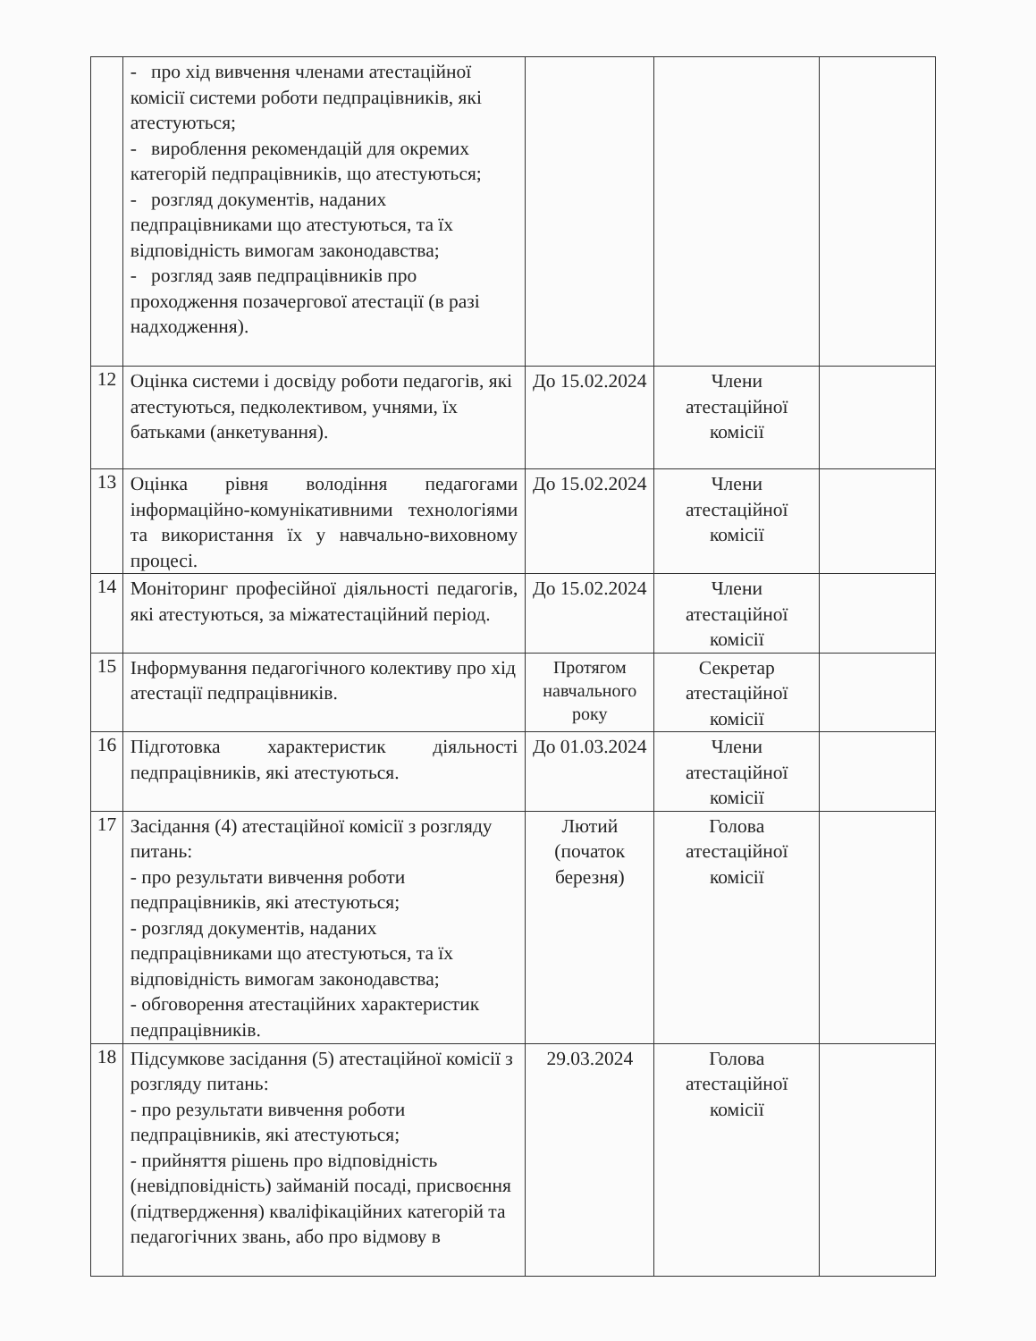| | - про хід вивчення членами атестаційної комісії системи роботи педпрацівників, які атестуються; - вироблення рекомендацій для окремих категорій педпрацівників, що атестуються; - розгляд документів, наданих педпрацівниками що атестуються, та їх відповідність вимогам законодавства; - розгляд заяв педпрацівників про проходження позачергової атестації (в разі надходження). | | | |
| 12 | Оцінка системи і досвіду роботи педагогів, які атестуються, педколективом, учнями, їх батьками (анкетування). | До 15.02.2024 | Члени атестаційної комісії | |
| 13 | Оцінка рівня володіння педагогами інформаційно-комунікативними технологіями та використання їх у навчально-виховному процесі. | До 15.02.2024 | Члени атестаційної комісії | |
| 14 | Моніторинг професійної діяльності педагогів, які атестуються, за міжатестаційний період. | До 15.02.2024 | Члени атестаційної комісії | |
| 15 | Інформування педагогічного колективу про хід атестації педпрацівників. | Протягом навчального року | Секретар атестаційної комісії | |
| 16 | Підготовка характеристик діяльності педпрацівників, які атестуються. | До 01.03.2024 | Члени атестаційної комісії | |
| 17 | Засідання (4) атестаційної комісії з розгляду питань: - про результати вивчення роботи педпрацівників, які атестуються; - розгляд документів, наданих педпрацівниками що атестуються, та їх відповідність вимогам законодавства; - обговорення атестаційних характеристик педпрацівників. | Лютий (початок березня) | Голова атестаційної комісії | |
| 18 | Підсумкове засідання (5) атестаційної комісії з розгляду питань: - про результати вивчення роботи педпрацівників, які атестуються; - прийняття рішень про відповідність (невідповідність) займаній посаді, присвоєння (підтвердження) кваліфікаційних категорій та педагогічних звань, або про відмову в | 29.03.2024 | Голова атестаційної комісії | |